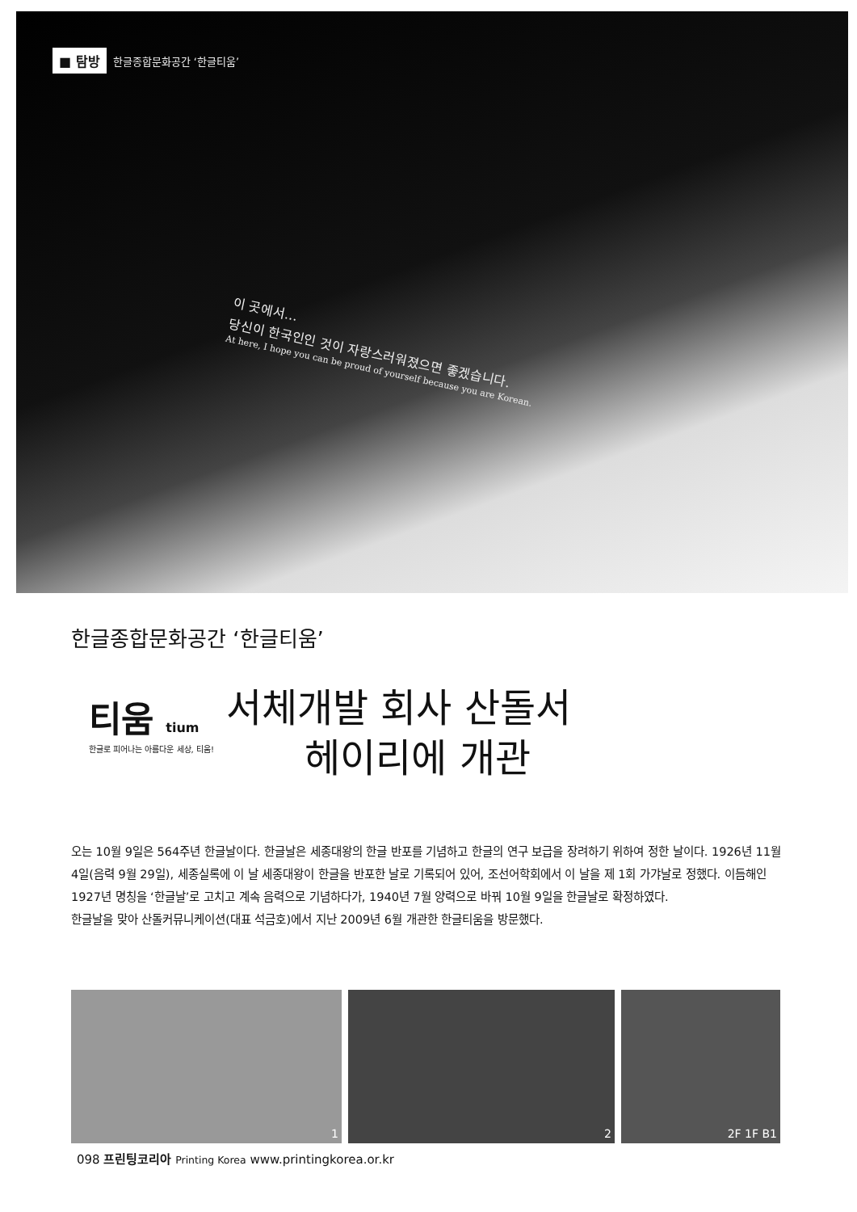■ 탐방 한글종합문화공간 ‘한글티움’
이 곳에서…
당신이 한국인인 것이 자랑스러워졌으면 좋겠습니다.
At here, I hope you can be proud of yourself because you are Korean.
한글종합문화공간 ‘한글티움’
티움 tium
한글로 피어나는 아름다운 세상, 티움!
서체개발 회사 산돌서
헤이리에 개관
오는 10월 9일은 564주년 한글날이다. 한글날은 세종대왕의 한글 반포를 기념하고 한글의 연구 보급을 장려하기 위하여 정한 날이다. 1926년 11월 4일(음력 9월 29일), 세종실록에 이 날 세종대왕이 한글을 반포한 날로 기록되어 있어, 조선어학회에서 이 날을 제 1회 가갸날로 정했다. 이듬해인 1927년 명칭을 ‘한글날’로 고치고 계속 음력으로 기념하다가, 1940년 7월 양력으로 바꿔 10월 9일을 한글날로 확정하였다.
한글날을 맞아 산돌커뮤니케이션(대표 석금호)에서 지난 2009년 6월 개관한 한글티움을 방문했다.
1 2 2F 1F B1
098 프린팅코리아 Printing Korea www.printingkorea.or.kr